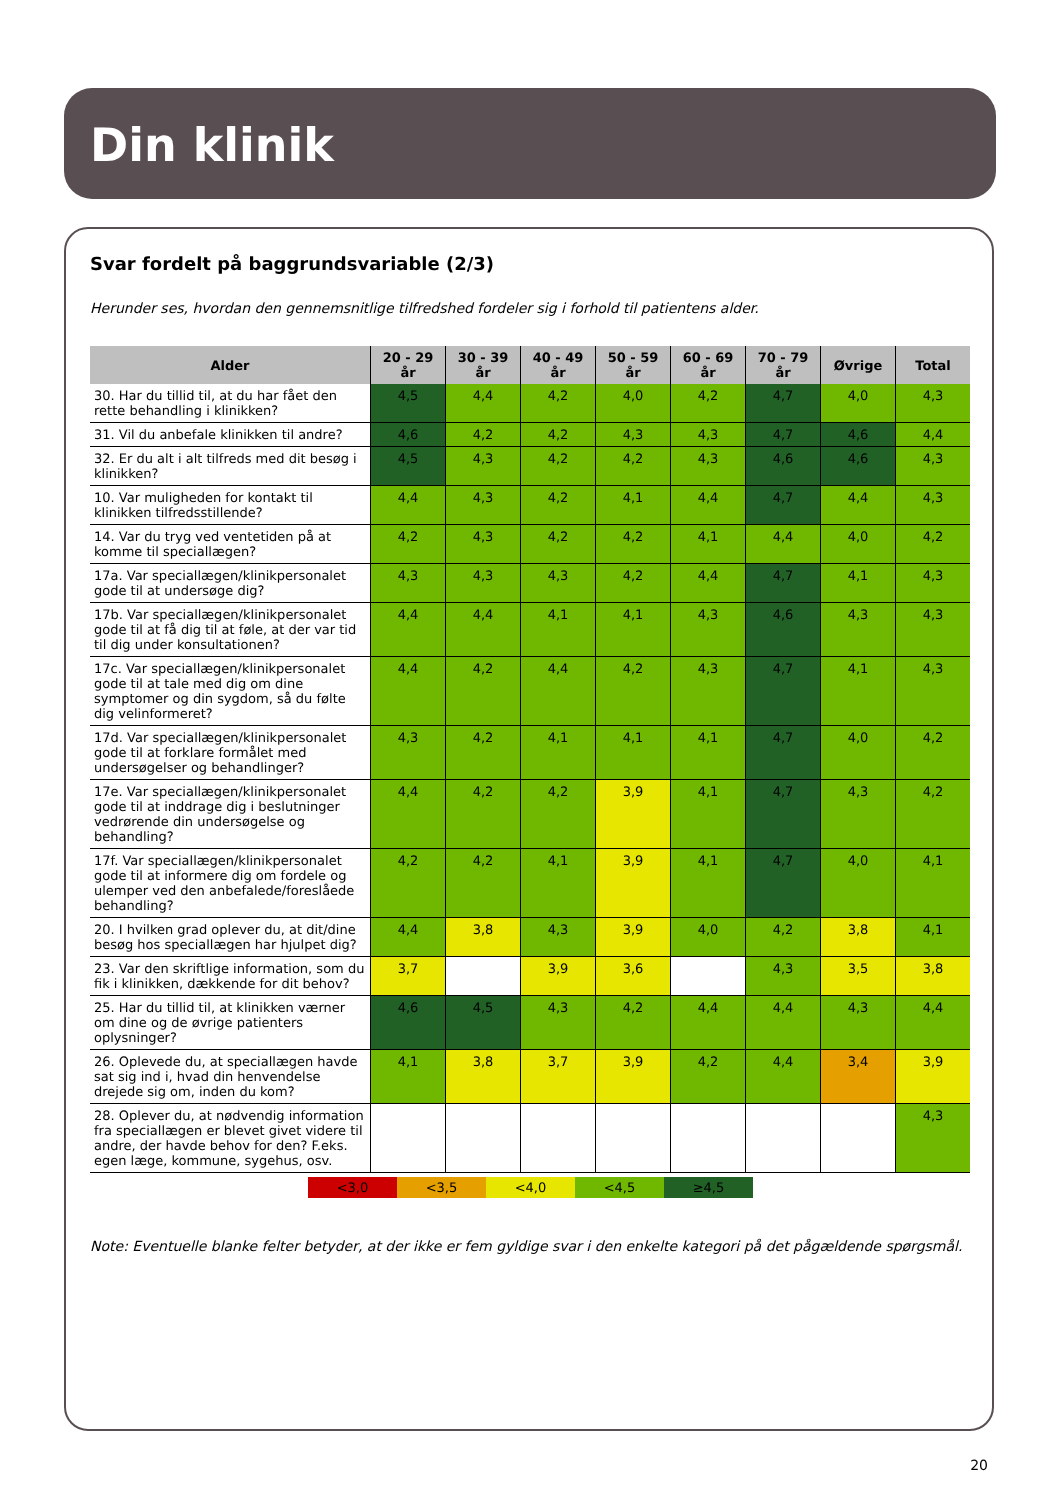Din klinik
Svar fordelt på baggrundsvariable (2/3)
Herunder ses, hvordan den gennemsnitlige tilfredshed fordeler sig i forhold til patientens alder.
| Alder | 20 - 29 år | 30 - 39 år | 40 - 49 år | 50 - 59 år | 60 - 69 år | 70 - 79 år | Øvrige | Total |
| --- | --- | --- | --- | --- | --- | --- | --- | --- |
| 30. Har du tillid til, at du har fået den rette behandling i klinikken? | 4,5 | 4,4 | 4,2 | 4,0 | 4,2 | 4,7 | 4,0 | 4,3 |
| 31. Vil du anbefale klinikken til andre? | 4,6 | 4,2 | 4,2 | 4,3 | 4,3 | 4,7 | 4,6 | 4,4 |
| 32. Er du alt i alt tilfreds med dit besøg i klinikken? | 4,5 | 4,3 | 4,2 | 4,2 | 4,3 | 4,6 | 4,6 | 4,3 |
| 10. Var muligheden for kontakt til klinikken tilfredsstillende? | 4,4 | 4,3 | 4,2 | 4,1 | 4,4 | 4,7 | 4,4 | 4,3 |
| 14. Var du tryg ved ventetiden på at komme til speciallægen? | 4,2 | 4,3 | 4,2 | 4,2 | 4,1 | 4,4 | 4,0 | 4,2 |
| 17a. Var speciallægen/klinikpersonalet gode til at undersøge dig? | 4,3 | 4,3 | 4,3 | 4,2 | 4,4 | 4,7 | 4,1 | 4,3 |
| 17b. Var speciallægen/klinikpersonalet gode til at få dig til at føle, at der var tid til dig under konsultationen? | 4,4 | 4,4 | 4,1 | 4,1 | 4,3 | 4,6 | 4,3 | 4,3 |
| 17c. Var speciallægen/klinikpersonalet gode til at tale med dig om dine symptomer og din sygdom, så du følte dig velinformeret? | 4,4 | 4,2 | 4,4 | 4,2 | 4,3 | 4,7 | 4,1 | 4,3 |
| 17d. Var speciallægen/klinikpersonalet gode til at forklare formålet med undersøgelser og behandlinger? | 4,3 | 4,2 | 4,1 | 4,1 | 4,1 | 4,7 | 4,0 | 4,2 |
| 17e. Var speciallægen/klinikpersonalet gode til at inddrage dig i beslutninger vedrørende din undersøgelse og behandling? | 4,4 | 4,2 | 4,2 | 3,9 | 4,1 | 4,7 | 4,3 | 4,2 |
| 17f. Var speciallægen/klinikpersonalet gode til at informere dig om fordele og ulemper ved den anbefalede/foreslåede behandling? | 4,2 | 4,2 | 4,1 | 3,9 | 4,1 | 4,7 | 4,0 | 4,1 |
| 20. I hvilken grad oplever du, at dit/dine besøg hos speciallægen har hjulpet dig? | 4,4 | 3,8 | 4,3 | 3,9 | 4,0 | 4,2 | 3,8 | 4,1 |
| 23. Var den skriftlige information, som du fik i klinikken, dækkende for dit behov? | 3,7 | | 3,9 | 3,6 | | 4,3 | 3,5 | 3,8 |
| 25. Har du tillid til, at klinikken værner om dine og de øvrige patienters oplysninger? | 4,6 | 4,5 | 4,3 | 4,2 | 4,4 | 4,4 | 4,3 | 4,4 |
| 26. Oplevede du, at speciallægen havde sat sig ind i, hvad din henvendelse drejede sig om, inden du kom? | 4,1 | 3,8 | 3,7 | 3,9 | 4,2 | 4,4 | 3,4 | 3,9 |
| 28. Oplever du, at nødvendig information fra speciallægen er blevet givet videre til andre, der havde behov for den? F.eks. egen læge, kommune, sygehus, osv. | | | | | | | | 4,3 |
<3,0 <3,5 <4,0 <4,5 ≥4,5
Note: Eventuelle blanke felter betyder, at der ikke er fem gyldige svar i den enkelte kategori på det pågældende spørgsmål.
20